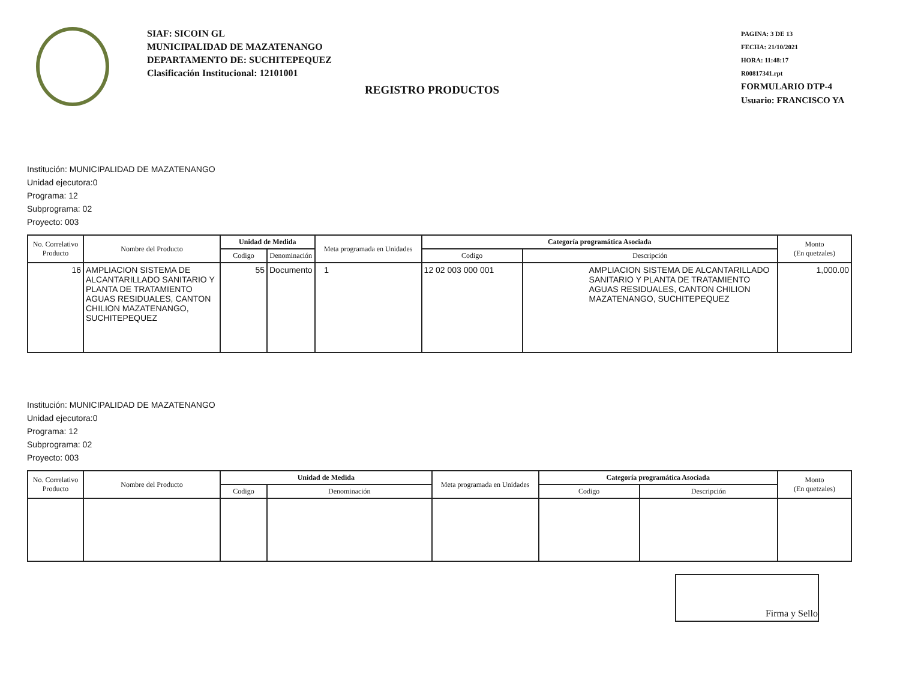SIAF: SICOIN GL
MUNICIPALIDAD DE MAZATENANGO
DEPARTAMENTO DE: SUCHITEPEQUEZ
Clasificación Institucional: 12101001
PAGINA: 3 DE 13
FECHA: 21/10/2021
HORA: 11:48:17
R00817341.rpt
FORMULARIO DTP-4
Usuario: FRANCISCO YA
REGISTRO PRODUCTOS
Institución: MUNICIPALIDAD DE MAZATENANGO
Unidad ejecutora:0
Programa: 12
Subprograma: 02
Proyecto: 003
| No. Correlativo Producto | Nombre del Producto | Unidad de Medida | | Meta programada en Unidades | Categoría programática Asociada | | Monto (En quetzales) |
| --- | --- | --- | --- | --- | --- | --- | --- |
| | | Codigo | Denominación | | Codigo | Descripción | |
| 16 | AMPLIACION SISTEMA DE ALCANTARILLADO SANITARIO Y PLANTA DE TRATAMIENTO AGUAS RESIDUALES, CANTON CHILION MAZATENANGO, SUCHITEPEQUEZ | 55 | Documento | 1 | 12 02 003 000 001 | AMPLIACION SISTEMA DE ALCANTARILLADO SANITARIO Y PLANTA DE TRATAMIENTO AGUAS RESIDUALES, CANTON CHILION MAZATENANGO, SUCHITEPEQUEZ | 1,000.00 |
Institución: MUNICIPALIDAD DE MAZATENANGO
Unidad ejecutora:0
Programa: 12
Subprograma: 02
Proyecto: 003
| No. Correlativo Producto | Nombre del Producto | Unidad de Medida | | Meta programada en Unidades | Categoría programática Asociada | | Monto (En quetzales) |
| --- | --- | --- | --- | --- | --- | --- | --- |
| | | Codigo | Denominación | | Codigo | Descripción | |
Firma y Sello